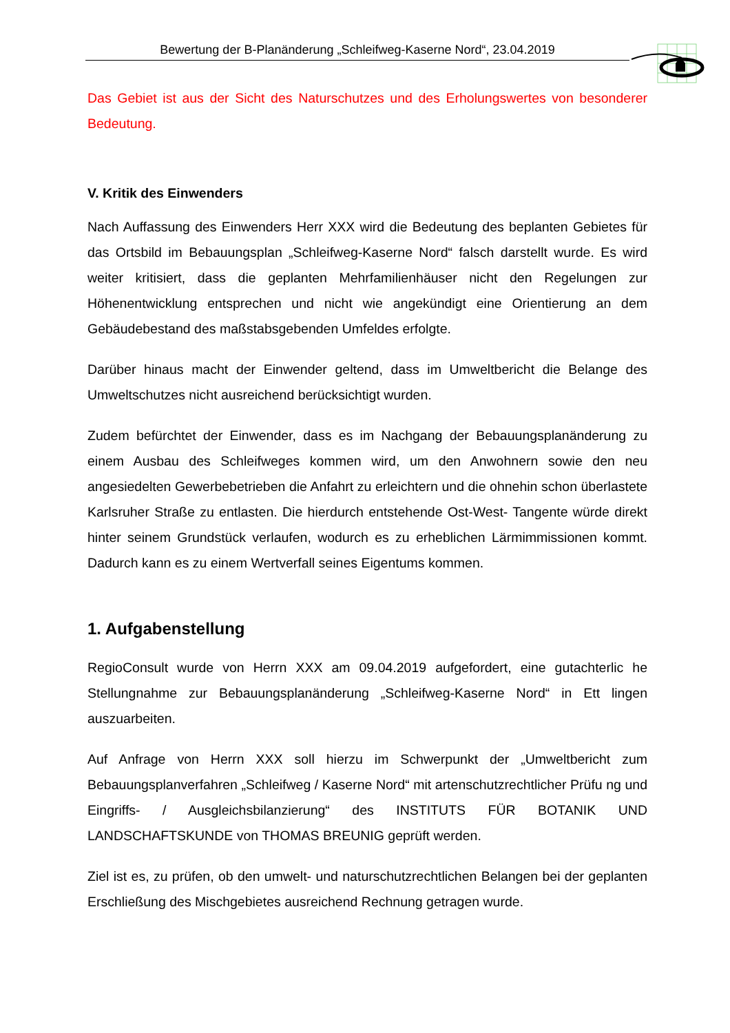Bewertung der B-Planänderung „Schleifweg-Kaserne Nord“, 23.04.2019
Das Gebiet ist aus der Sicht des Naturschutzes und des Erholungswertes von besonderer Bedeutung.
V. Kritik des Einwenders
Nach Auffassung des Einwenders Herr XXX wird die Bedeutung des beplanten Gebietes für das Ortsbild im Bebauungsplan „Schleifweg-Kaserne Nord“ falsch darstellt wurde. Es wird weiter kritisiert, dass die geplanten Mehrfamilienhäuser nicht den Regelungen zur Höhenentwicklung entsprechen und nicht wie angekündigt eine Orientierung an dem Gebäudebestand des maßstabsgebenden Umfeldes erfolgte.
Darüber hinaus macht der Einwender geltend, dass im Umweltbericht die Belange des Umweltschutzes nicht ausreichend berücksichtigt wurden.
Zudem befürchtet der Einwender, dass es im Nachgang der Bebauungsplanänderung zu einem Ausbau des Schleifweges kommen wird, um den Anwohnern sowie den neu angesiedelten Gewerbebetrieben die Anfahrt zu erleichtern und die ohnehin schon überlastete Karlsruher Straße zu entlasten. Die hierdurch entstehende Ost-West- Tangente würde direkt hinter seinem Grundstück verlaufen, wodurch es zu erheblichen Lärmimmissionen kommt. Dadurch kann es zu einem Wertverfall seines Eigentums kommen.
1. Aufgabenstellung
RegioConsult wurde von Herrn XXX am 09.04.2019 aufgefordert, eine gutachterlic he Stellungnahme zur Bebauungsplanänderung „Schleifweg-Kaserne Nord“ in Ett lingen auszuarbeiten.
Auf Anfrage von Herrn XXX soll hierzu im Schwerpunkt der „Umweltbericht zum Bebauungsplanverfahren „Schleifweg / Kaserne Nord“ mit artenschutzrechtlicher Prüfu ng und Eingriffs- / Ausgleichsbilanzierung“ des INSTITUTS FÜR BOTANIK UND LANDSCHAFTSKUNDE von THOMAS BREUNIG geprüft werden.
Ziel ist es, zu prüfen, ob den umwelt- und naturschutzrechtlichen Belangen bei der geplanten Erschließung des Mischgebietes ausreichend Rechnung getragen wurde.